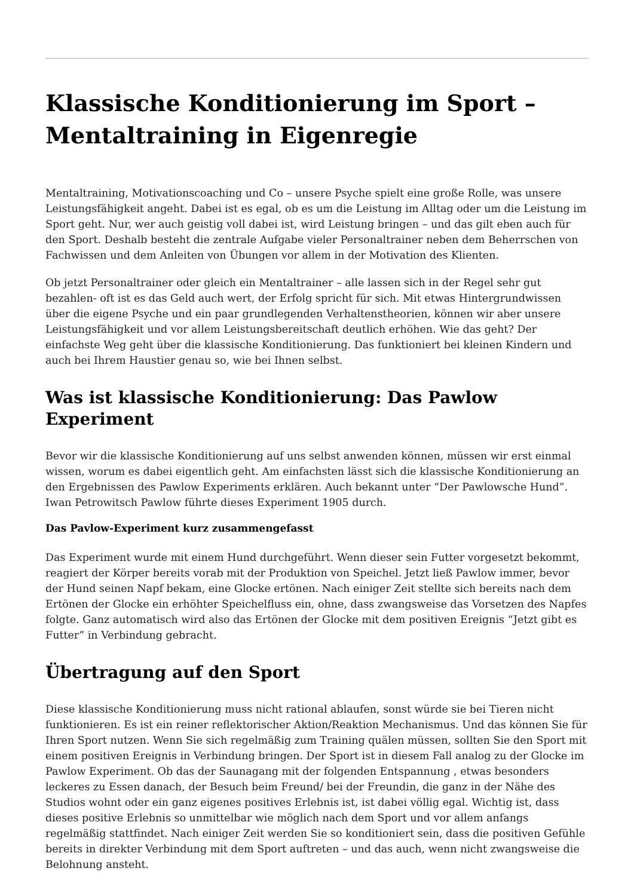Klassische Konditionierung im Sport – Mentaltraining in Eigenregie
Mentaltraining, Motivationscoaching und Co – unsere Psyche spielt eine große Rolle, was unsere Leistungsfähigkeit angeht. Dabei ist es egal, ob es um die Leistung im Alltag oder um die Leistung im Sport geht. Nur, wer auch geistig voll dabei ist, wird Leistung bringen – und das gilt eben auch für den Sport. Deshalb besteht die zentrale Aufgabe vieler Personaltrainer neben dem Beherrschen von Fachwissen und dem Anleiten von Übungen vor allem in der Motivation des Klienten.
Ob jetzt Personaltrainer oder gleich ein Mentaltrainer – alle lassen sich in der Regel sehr gut bezahlen- oft ist es das Geld auch wert, der Erfolg spricht für sich. Mit etwas Hintergrundwissen über die eigene Psyche und ein paar grundlegenden Verhaltenstheorien, können wir aber unsere Leistungsfähigkeit und vor allem Leistungsbereitschaft deutlich erhöhen. Wie das geht? Der einfachste Weg geht über die klassische Konditionierung. Das funktioniert bei kleinen Kindern und auch bei Ihrem Haustier genau so, wie bei Ihnen selbst.
Was ist klassische Konditionierung: Das Pawlow Experiment
Bevor wir die klassische Konditionierung auf uns selbst anwenden können, müssen wir erst einmal wissen, worum es dabei eigentlich geht. Am einfachsten lässt sich die klassische Konditionierung an den Ergebnissen des Pawlow Experiments erklären. Auch bekannt unter “Der Pawlowsche Hund”. Iwan Petrowitsch Pawlow führte dieses Experiment 1905 durch.
Das Pavlow-Experiment kurz zusammengefasst
Das Experiment wurde mit einem Hund durchgeführt. Wenn dieser sein Futter vorgesetzt bekommt, reagiert der Körper bereits vorab mit der Produktion von Speichel. Jetzt ließ Pawlow immer, bevor der Hund seinen Napf bekam, eine Glocke ertönen. Nach einiger Zeit stellte sich bereits nach dem Ertönen der Glocke ein erhöhter Speichelfluss ein, ohne, dass zwangsweise das Vorsetzen des Napfes folgte. Ganz automatisch wird also das Ertönen der Glocke mit dem positiven Ereignis “Jetzt gibt es Futter” in Verbindung gebracht.
Übertragung auf den Sport
Diese klassische Konditionierung muss nicht rational ablaufen, sonst würde sie bei Tieren nicht funktionieren. Es ist ein reiner reflektorischer Aktion/Reaktion Mechanismus. Und das können Sie für Ihren Sport nutzen. Wenn Sie sich regelmäßig zum Training quälen müssen, sollten Sie den Sport mit einem positiven Ereignis in Verbindung bringen. Der Sport ist in diesem Fall analog zu der Glocke im Pawlow Experiment. Ob das der Saunagang mit der folgenden Entspannung , etwas besonders leckeres zu Essen danach, der Besuch beim Freund/ bei der Freundin, die ganz in der Nähe des Studios wohnt oder ein ganz eigenes positives Erlebnis ist, ist dabei völlig egal. Wichtig ist, dass dieses positive Erlebnis so unmittelbar wie möglich nach dem Sport und vor allem anfangs regelmäßig stattfindet. Nach einiger Zeit werden Sie so konditioniert sein, dass die positiven Gefühle bereits in direkter Verbindung mit dem Sport auftreten – und das auch, wenn nicht zwangsweise die Belohnung ansteht.